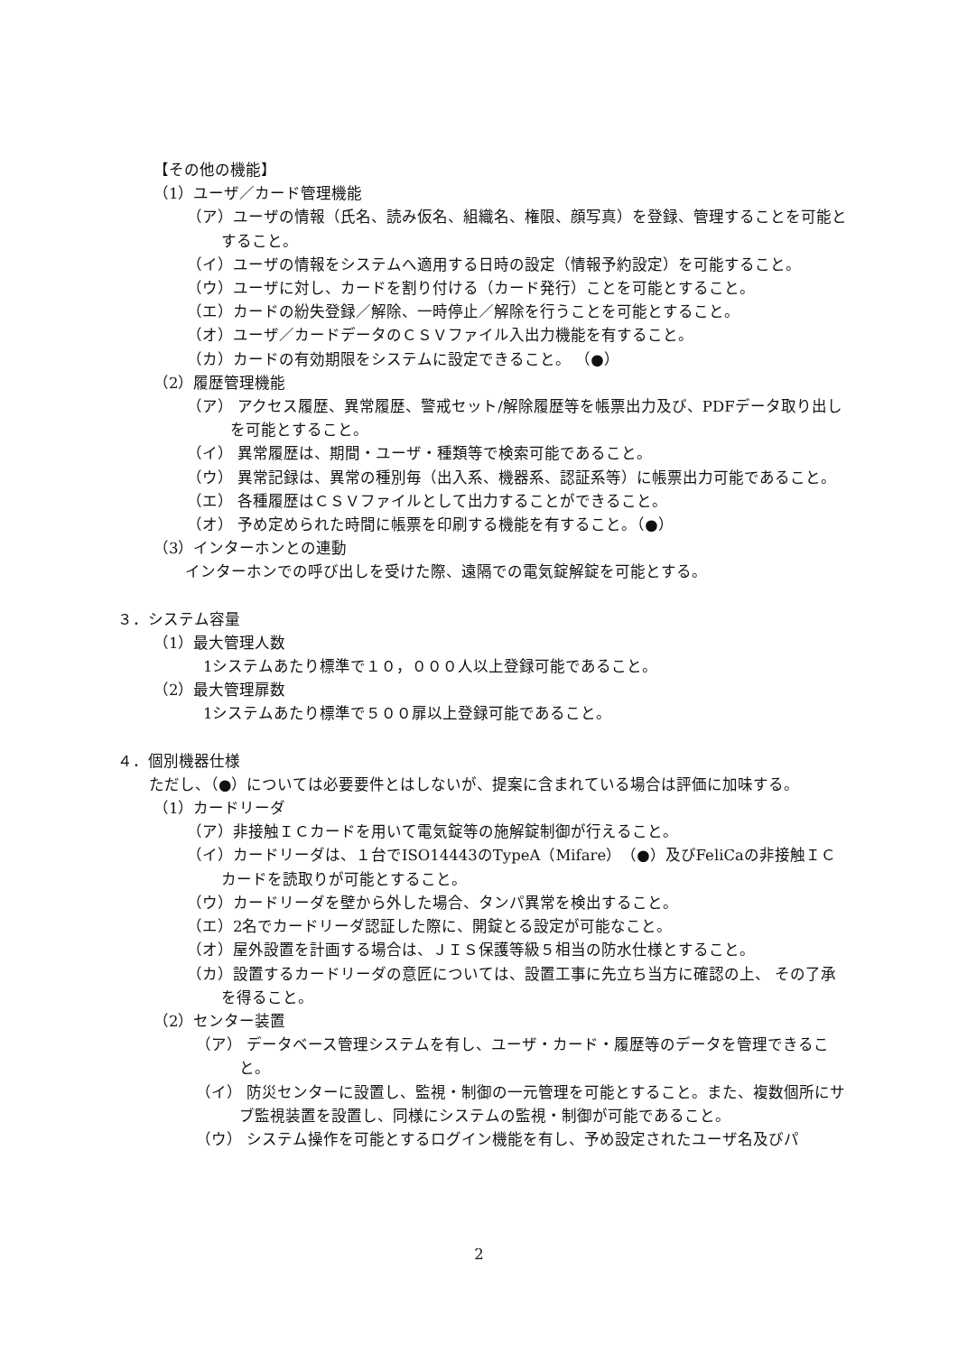【その他の機能】
（1）ユーザ／カード管理機能
（ア）ユーザの情報（氏名、読み仮名、組織名、権限、顔写真）を登録、管理することを可能とすること。
（イ）ユーザの情報をシステムへ適用する日時の設定（情報予約設定）を可能すること。
（ウ）ユーザに対し、カードを割り付ける（カード発行）ことを可能とすること。
（エ）カードの紛失登録／解除、一時停止／解除を行うことを可能とすること。
（オ）ユーザ／カードデータのＣＳＶファイル入出力機能を有すること。
（カ）カードの有効期限をシステムに設定できること。 （●）
（2）履歴管理機能
（ア） アクセス履歴、異常履歴、警戒セット/解除履歴等を帳票出力及び、PDFデータ取り出しを可能とすること。
（イ） 異常履歴は、期間・ユーザ・種類等で検索可能であること。
（ウ） 異常記録は、異常の種別毎（出入系、機器系、認証系等）に帳票出力可能であること。
（エ） 各種履歴はＣＳＶファイルとして出力することができること。
（オ） 予め定められた時間に帳票を印刷する機能を有すること。（●）
（3）インターホンとの連動
インターホンでの呼び出しを受けた際、遠隔での電気錠解錠を可能とする。
３．システム容量
（1）最大管理人数
1システムあたり標準で１０，０００人以上登録可能であること。
（2）最大管理扉数
1システムあたり標準で５００扉以上登録可能であること。
４．個別機器仕様
ただし、（●）については必要要件とはしないが、提案に含まれている場合は評価に加味する。
（1）カードリーダ
（ア）非接触ＩＣカードを用いて電気錠等の施解錠制御が行えること。
（イ）カードリーダは、１台でISO14443のTypeA（Mifare）（●）及びFeliCaの非接触ＩＣカードを読取りが可能とすること。
（ウ）カードリーダを壁から外した場合、タンパ異常を検出すること。
（エ）2名でカードリーダ認証した際に、開錠とる設定が可能なこと。
（オ）屋外設置を計画する場合は、ＪＩＳ保護等級５相当の防水仕様とすること。
（カ）設置するカードリーダの意匠については、設置工事に先立ち当方に確認の上、 その了承を得ること。
（2）センター装置
（ア） データベース管理システムを有し、ユーザ・カード・履歴等のデータを管理できること。
（イ） 防災センターに設置し、監視・制御の一元管理を可能とすること。また、複数個所にサブ監視装置を設置し、同様にシステムの監視・制御が可能であること。
（ウ） システム操作を可能とするログイン機能を有し、予め設定されたユーザ名及びパ
2